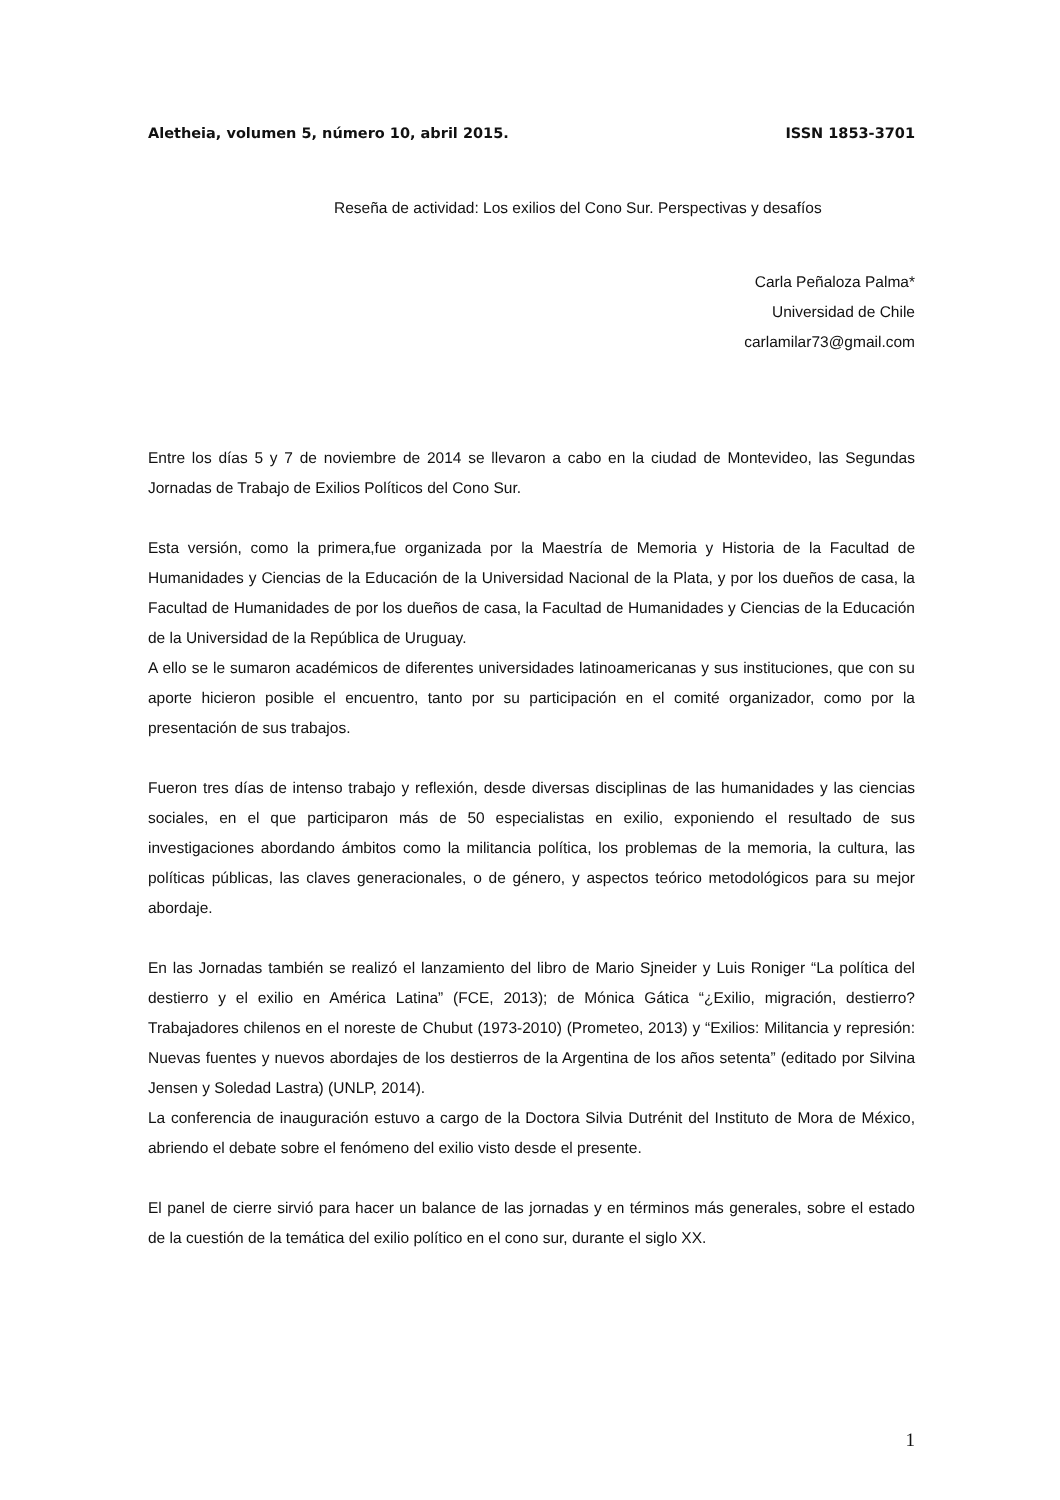Aletheia, volumen 5, número 10, abril 2015. ISSN 1853-3701
Reseña de actividad: Los exilios del Cono Sur. Perspectivas y desafíos
Carla Peñaloza Palma*
Universidad de Chile
carlamilar73@gmail.com
Entre los días 5 y 7 de noviembre de 2014 se llevaron a cabo en la ciudad de Montevideo, las Segundas Jornadas de Trabajo de Exilios Políticos del Cono Sur.
Esta versión, como la primera,fue organizada por la Maestría de Memoria y Historia de la Facultad de Humanidades y Ciencias de la Educación de la Universidad Nacional de la Plata, y por los dueños de casa, la Facultad de Humanidades de por los dueños de casa, la Facultad de Humanidades y Ciencias de la Educación de la Universidad de la República de Uruguay.
A ello se le sumaron académicos de diferentes universidades latinoamericanas y sus instituciones, que con su aporte hicieron posible el encuentro, tanto por su participación en el comité organizador, como por la presentación de sus trabajos.
Fueron tres días de intenso trabajo y reflexión, desde diversas disciplinas de las humanidades y las ciencias sociales, en el que participaron más de 50 especialistas en exilio, exponiendo el resultado de sus investigaciones abordando ámbitos como la militancia política, los problemas de la memoria, la cultura, las políticas públicas, las claves generacionales, o de género, y aspectos teórico metodológicos para su mejor abordaje.
En las Jornadas también se realizó el lanzamiento del libro de Mario Sjneider y Luis Roniger “La política del destierro y el exilio en América Latina” (FCE, 2013); de Mónica Gática “¿Exilio, migración, destierro? Trabajadores chilenos en el noreste de Chubut (1973-2010) (Prometeo, 2013) y “Exilios: Militancia y represión: Nuevas fuentes y nuevos abordajes de los destierros de la Argentina de los años setenta” (editado por Silvina Jensen y Soledad Lastra) (UNLP, 2014).
La conferencia de inauguración estuvo a cargo de la Doctora Silvia Dutrénit del Instituto de Mora de México, abriendo el debate sobre el fenómeno del exilio visto desde el presente.
El panel de cierre sirvió para hacer un balance de las jornadas y en términos más generales, sobre el estado de la cuestión de la temática del exilio político en el cono sur, durante el siglo XX.
1